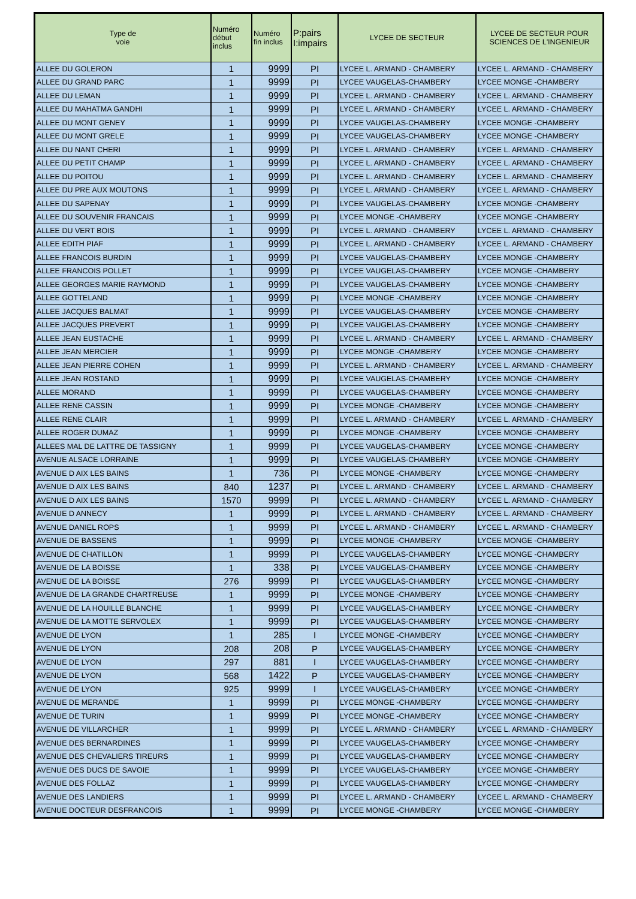| Type de voie | Numéro début inclus | Numéro fin inclus | P:pairs I:impairs | LYCEE DE SECTEUR | LYCEE DE SECTEUR POUR SCIENCES DE L'INGENIEUR |
| --- | --- | --- | --- | --- | --- |
| ALLEE DU GOLERON | 1 | 9999 | PI | LYCEE L. ARMAND - CHAMBERY | LYCEE L. ARMAND - CHAMBERY |
| ALLEE DU GRAND PARC | 1 | 9999 | PI | LYCEE VAUGELAS-CHAMBERY | LYCEE MONGE -CHAMBERY |
| ALLEE DU LEMAN | 1 | 9999 | PI | LYCEE L. ARMAND - CHAMBERY | LYCEE L. ARMAND - CHAMBERY |
| ALLEE DU MAHATMA GANDHI | 1 | 9999 | PI | LYCEE L. ARMAND - CHAMBERY | LYCEE L. ARMAND - CHAMBERY |
| ALLEE DU MONT GENEY | 1 | 9999 | PI | LYCEE VAUGELAS-CHAMBERY | LYCEE MONGE -CHAMBERY |
| ALLEE DU MONT GRELE | 1 | 9999 | PI | LYCEE VAUGELAS-CHAMBERY | LYCEE MONGE -CHAMBERY |
| ALLEE DU NANT CHERI | 1 | 9999 | PI | LYCEE L. ARMAND - CHAMBERY | LYCEE L. ARMAND - CHAMBERY |
| ALLEE DU PETIT CHAMP | 1 | 9999 | PI | LYCEE L. ARMAND - CHAMBERY | LYCEE L. ARMAND - CHAMBERY |
| ALLEE DU POITOU | 1 | 9999 | PI | LYCEE L. ARMAND - CHAMBERY | LYCEE L. ARMAND - CHAMBERY |
| ALLEE DU PRE AUX MOUTONS | 1 | 9999 | PI | LYCEE L. ARMAND - CHAMBERY | LYCEE L. ARMAND - CHAMBERY |
| ALLEE DU SAPENAY | 1 | 9999 | PI | LYCEE VAUGELAS-CHAMBERY | LYCEE MONGE -CHAMBERY |
| ALLEE DU SOUVENIR FRANCAIS | 1 | 9999 | PI | LYCEE MONGE -CHAMBERY | LYCEE MONGE -CHAMBERY |
| ALLEE DU VERT BOIS | 1 | 9999 | PI | LYCEE L. ARMAND - CHAMBERY | LYCEE L. ARMAND - CHAMBERY |
| ALLEE EDITH PIAF | 1 | 9999 | PI | LYCEE L. ARMAND - CHAMBERY | LYCEE L. ARMAND - CHAMBERY |
| ALLEE FRANCOIS BURDIN | 1 | 9999 | PI | LYCEE VAUGELAS-CHAMBERY | LYCEE MONGE -CHAMBERY |
| ALLEE FRANCOIS POLLET | 1 | 9999 | PI | LYCEE VAUGELAS-CHAMBERY | LYCEE MONGE -CHAMBERY |
| ALLEE GEORGES MARIE RAYMOND | 1 | 9999 | PI | LYCEE VAUGELAS-CHAMBERY | LYCEE MONGE -CHAMBERY |
| ALLEE GOTTELAND | 1 | 9999 | PI | LYCEE MONGE -CHAMBERY | LYCEE MONGE -CHAMBERY |
| ALLEE JACQUES BALMAT | 1 | 9999 | PI | LYCEE VAUGELAS-CHAMBERY | LYCEE MONGE -CHAMBERY |
| ALLEE JACQUES PREVERT | 1 | 9999 | PI | LYCEE VAUGELAS-CHAMBERY | LYCEE MONGE -CHAMBERY |
| ALLEE JEAN EUSTACHE | 1 | 9999 | PI | LYCEE L. ARMAND - CHAMBERY | LYCEE L. ARMAND - CHAMBERY |
| ALLEE JEAN MERCIER | 1 | 9999 | PI | LYCEE MONGE -CHAMBERY | LYCEE MONGE -CHAMBERY |
| ALLEE JEAN PIERRE COHEN | 1 | 9999 | PI | LYCEE L. ARMAND - CHAMBERY | LYCEE L. ARMAND - CHAMBERY |
| ALLEE JEAN ROSTAND | 1 | 9999 | PI | LYCEE VAUGELAS-CHAMBERY | LYCEE MONGE -CHAMBERY |
| ALLEE MORAND | 1 | 9999 | PI | LYCEE VAUGELAS-CHAMBERY | LYCEE MONGE -CHAMBERY |
| ALLEE RENE CASSIN | 1 | 9999 | PI | LYCEE MONGE -CHAMBERY | LYCEE MONGE -CHAMBERY |
| ALLEE RENE CLAIR | 1 | 9999 | PI | LYCEE L. ARMAND - CHAMBERY | LYCEE L. ARMAND - CHAMBERY |
| ALLEE ROGER DUMAZ | 1 | 9999 | PI | LYCEE MONGE -CHAMBERY | LYCEE MONGE -CHAMBERY |
| ALLEES MAL DE LATTRE DE TASSIGNY | 1 | 9999 | PI | LYCEE VAUGELAS-CHAMBERY | LYCEE MONGE -CHAMBERY |
| AVENUE ALSACE LORRAINE | 1 | 9999 | PI | LYCEE VAUGELAS-CHAMBERY | LYCEE MONGE -CHAMBERY |
| AVENUE D AIX LES BAINS | 1 | 736 | PI | LYCEE MONGE -CHAMBERY | LYCEE MONGE -CHAMBERY |
| AVENUE D AIX LES BAINS | 840 | 1237 | PI | LYCEE L. ARMAND - CHAMBERY | LYCEE L. ARMAND - CHAMBERY |
| AVENUE D AIX LES BAINS | 1570 | 9999 | PI | LYCEE L. ARMAND - CHAMBERY | LYCEE L. ARMAND - CHAMBERY |
| AVENUE D ANNECY | 1 | 9999 | PI | LYCEE L. ARMAND - CHAMBERY | LYCEE L. ARMAND - CHAMBERY |
| AVENUE DANIEL ROPS | 1 | 9999 | PI | LYCEE L. ARMAND - CHAMBERY | LYCEE L. ARMAND - CHAMBERY |
| AVENUE DE BASSENS | 1 | 9999 | PI | LYCEE MONGE -CHAMBERY | LYCEE MONGE -CHAMBERY |
| AVENUE DE CHATILLON | 1 | 9999 | PI | LYCEE VAUGELAS-CHAMBERY | LYCEE MONGE -CHAMBERY |
| AVENUE DE LA BOISSE | 1 | 338 | PI | LYCEE VAUGELAS-CHAMBERY | LYCEE MONGE -CHAMBERY |
| AVENUE DE LA BOISSE | 276 | 9999 | PI | LYCEE VAUGELAS-CHAMBERY | LYCEE MONGE -CHAMBERY |
| AVENUE DE LA GRANDE CHARTREUSE | 1 | 9999 | PI | LYCEE MONGE -CHAMBERY | LYCEE MONGE -CHAMBERY |
| AVENUE DE LA HOUILLE BLANCHE | 1 | 9999 | PI | LYCEE VAUGELAS-CHAMBERY | LYCEE MONGE -CHAMBERY |
| AVENUE DE LA MOTTE SERVOLEX | 1 | 9999 | PI | LYCEE VAUGELAS-CHAMBERY | LYCEE MONGE -CHAMBERY |
| AVENUE DE LYON | 1 | 285 | I | LYCEE MONGE -CHAMBERY | LYCEE MONGE -CHAMBERY |
| AVENUE DE LYON | 208 | 208 | P | LYCEE VAUGELAS-CHAMBERY | LYCEE MONGE -CHAMBERY |
| AVENUE DE LYON | 297 | 881 | I | LYCEE VAUGELAS-CHAMBERY | LYCEE MONGE -CHAMBERY |
| AVENUE DE LYON | 568 | 1422 | P | LYCEE VAUGELAS-CHAMBERY | LYCEE MONGE -CHAMBERY |
| AVENUE DE LYON | 925 | 9999 | I | LYCEE VAUGELAS-CHAMBERY | LYCEE MONGE -CHAMBERY |
| AVENUE DE MERANDE | 1 | 9999 | PI | LYCEE MONGE -CHAMBERY | LYCEE MONGE -CHAMBERY |
| AVENUE DE TURIN | 1 | 9999 | PI | LYCEE MONGE -CHAMBERY | LYCEE MONGE -CHAMBERY |
| AVENUE DE VILLARCHER | 1 | 9999 | PI | LYCEE L. ARMAND - CHAMBERY | LYCEE L. ARMAND - CHAMBERY |
| AVENUE DES BERNARDINES | 1 | 9999 | PI | LYCEE VAUGELAS-CHAMBERY | LYCEE MONGE -CHAMBERY |
| AVENUE DES CHEVALIERS TIREURS | 1 | 9999 | PI | LYCEE VAUGELAS-CHAMBERY | LYCEE MONGE -CHAMBERY |
| AVENUE DES DUCS DE SAVOIE | 1 | 9999 | PI | LYCEE VAUGELAS-CHAMBERY | LYCEE MONGE -CHAMBERY |
| AVENUE DES FOLLAZ | 1 | 9999 | PI | LYCEE VAUGELAS-CHAMBERY | LYCEE MONGE -CHAMBERY |
| AVENUE DES LANDIERS | 1 | 9999 | PI | LYCEE L. ARMAND - CHAMBERY | LYCEE L. ARMAND - CHAMBERY |
| AVENUE DOCTEUR DESFRANCOIS | 1 | 9999 | PI | LYCEE MONGE -CHAMBERY | LYCEE MONGE -CHAMBERY |